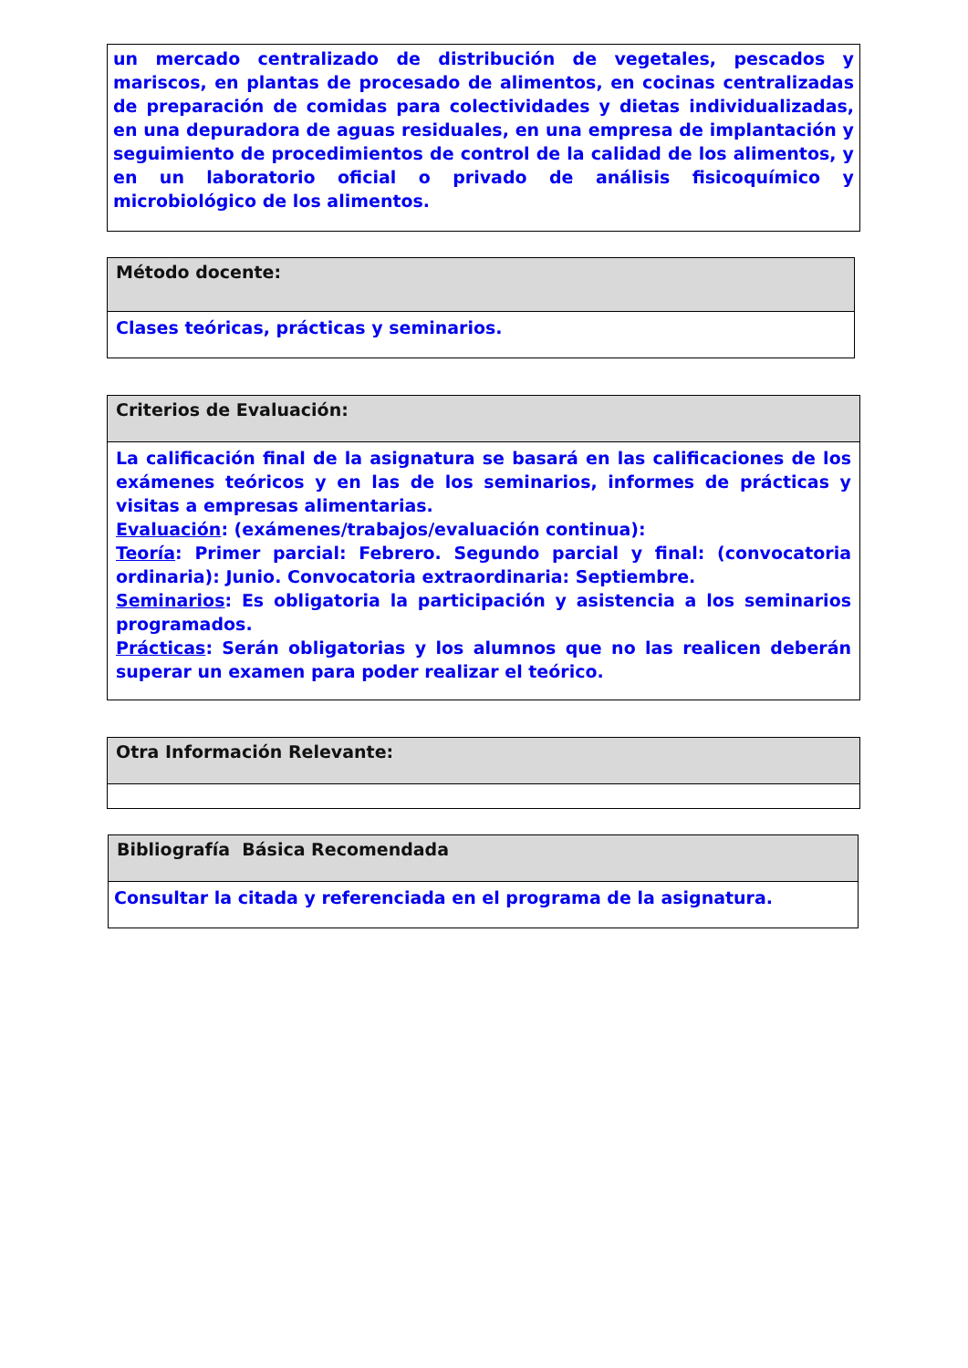| un mercado centralizado de distribución de vegetales, pescados y mariscos, en plantas de procesado de alimentos, en cocinas centralizadas de preparación de comidas para colectividades y dietas individualizadas, en una depuradora de aguas residuales, en una empresa de implantación y seguimiento de procedimientos de control de la calidad de los alimentos, y en un laboratorio oficial o privado de análisis fisicoquímico y microbiológico de los alimentos. |
| Método docente: |
| Clases teóricas, prácticas y seminarios. |
| Criterios de Evaluación: |
| La calificación final de la asignatura se basará en las calificaciones de los exámenes teóricos y en las de los seminarios, informes de prácticas y visitas a empresas alimentarias. Evaluación : (exámenes/trabajos/evaluación continua): Teoría : Primer parcial: Febrero. Segundo parcial y final: (convocatoria ordinaria): Junio. Convocatoria extraordinaria: Septiembre. Seminarios : Es obligatoria la participación y asistencia a los seminarios programados. Prácticas : Serán obligatorias y los alumnos que no las realicen deberán superar un examen para poder realizar el teórico. |
| Otra Información Relevante: |
| Bibliografía Básica Recomendada |
| Consultar la citada y referenciada en el programa de la asignatura. |